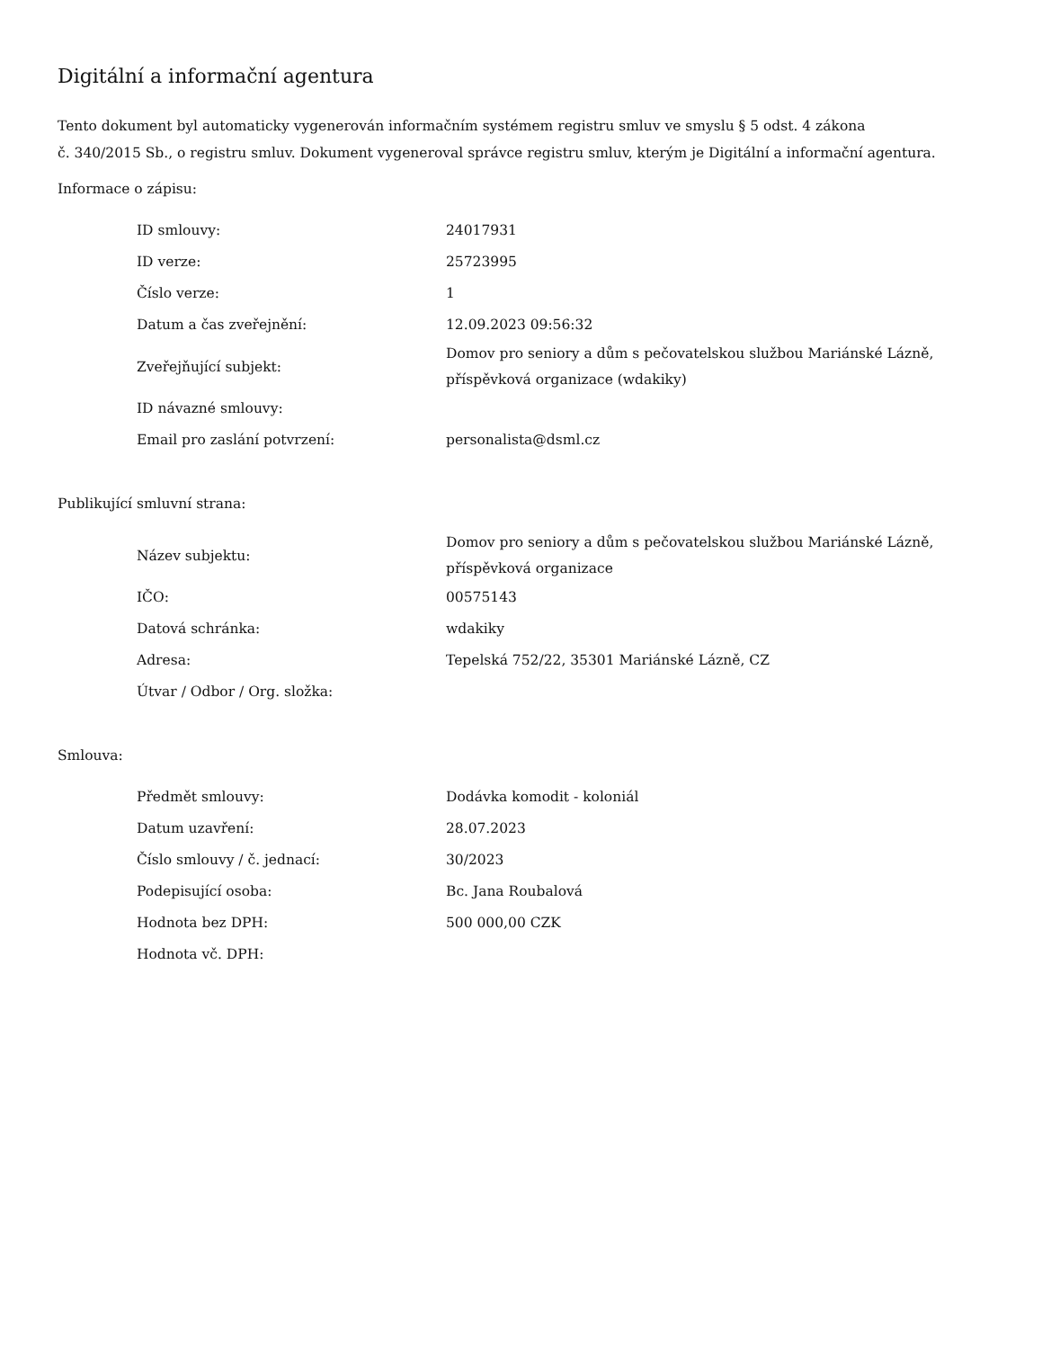Digitální a informační agentura
Tento dokument byl automaticky vygenerován informačním systémem registru smluv ve smyslu § 5 odst. 4 zákona
č. 340/2015 Sb., o registru smluv. Dokument vygeneroval správce registru smluv, kterým je Digitální a informační agentura.
Informace o zápisu:
| ID smlouvy: | 24017931 |
| ID verze: | 25723995 |
| Číslo verze: | 1 |
| Datum a čas zveřejnění: | 12.09.2023 09:56:32 |
| Zveřejňující subjekt: | Domov pro seniory a dům s pečovatelskou službou Mariánské Lázně, příspěvková organizace (wdakiky) |
| ID návazné smlouvy: | |
| Email pro zaslání potvrzení: | personalista@dsml.cz |
Publikující smluvní strana:
| Název subjektu: | Domov pro seniory a dům s pečovatelskou službou Mariánské Lázně, příspěvková organizace |
| IČO: | 00575143 |
| Datová schránka: | wdakiky |
| Adresa: | Tepelská 752/22, 35301 Mariánské Lázně, CZ |
| Útvar / Odbor / Org. složka: | |
Smlouva:
| Předmět smlouvy: | Dodávka komodit - koloniál |
| Datum uzavření: | 28.07.2023 |
| Číslo smlouvy / č. jednací: | 30/2023 |
| Podepisující osoba: | Bc. Jana Roubalová |
| Hodnota bez DPH: | 500 000,00 CZK |
| Hodnota vč. DPH: | |